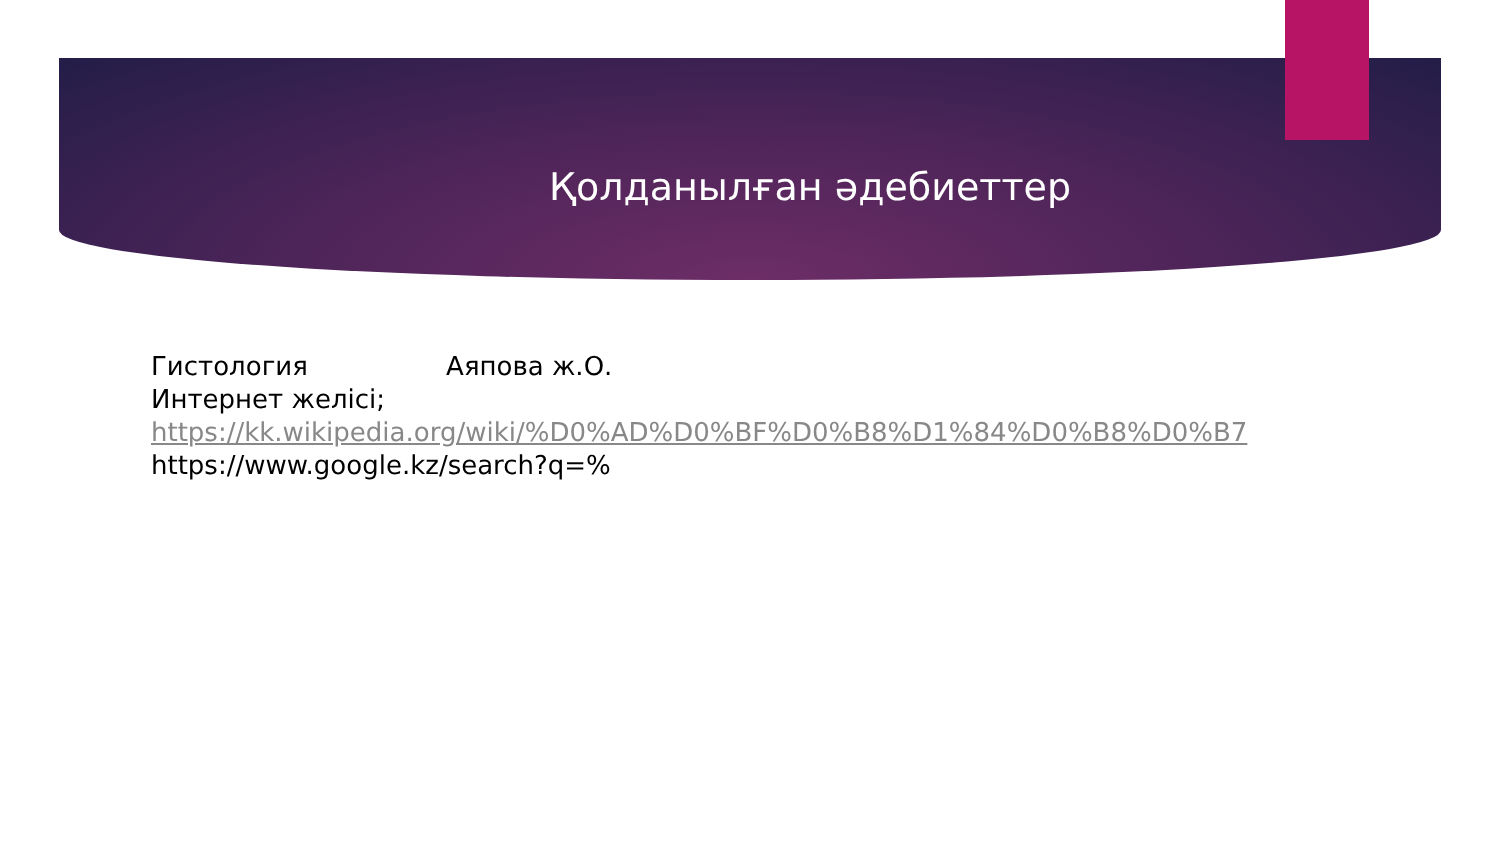Қолданылған әдебиеттер
Гистология Аяпова ж.О.
Интернет желісі;
https://kk.wikipedia.org/wiki/%D0%AD%D0%BF%D0%B8%D1%84%D0%B8%D0%B7
https://www.google.kz/search?q=%